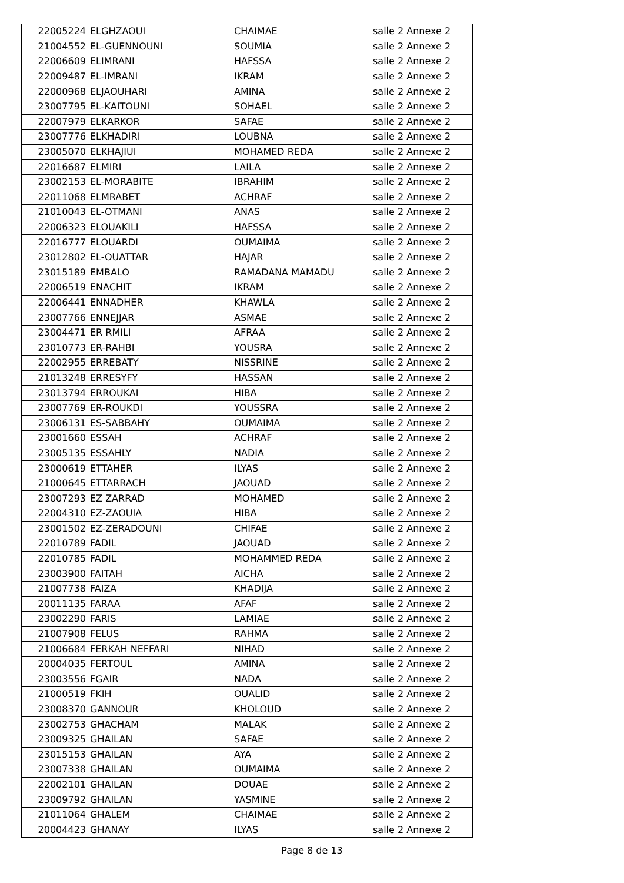| 22005224 | ELGHZAOUI | CHAIMAE | salle 2 Annexe 2 |
| 21004552 | EL-GUENNOUNI | SOUMIA | salle 2 Annexe 2 |
| 22006609 | ELIMRANI | HAFSSA | salle 2 Annexe 2 |
| 22009487 | EL-IMRANI | IKRAM | salle 2 Annexe 2 |
| 22000968 | ELJAOUHARI | AMINA | salle 2 Annexe 2 |
| 23007795 | EL-KAITOUNI | SOHAEL | salle 2 Annexe 2 |
| 22007979 | ELKARKOR | SAFAE | salle 2 Annexe 2 |
| 23007776 | ELKHADIRI | LOUBNA | salle 2 Annexe 2 |
| 23005070 | ELKHAJIUI | MOHAMED REDA | salle 2 Annexe 2 |
| 22016687 | ELMIRI | LAILA | salle 2 Annexe 2 |
| 23002153 | EL-MORABITE | IBRAHIM | salle 2 Annexe 2 |
| 22011068 | ELMRABET | ACHRAF | salle 2 Annexe 2 |
| 21010043 | EL-OTMANI | ANAS | salle 2 Annexe 2 |
| 22006323 | ELOUAKILI | HAFSSA | salle 2 Annexe 2 |
| 22016777 | ELOUARDI | OUMAIMA | salle 2 Annexe 2 |
| 23012802 | EL-OUATTAR | HAJAR | salle 2 Annexe 2 |
| 23015189 | EMBALO | RAMADANA MAMADU | salle 2 Annexe 2 |
| 22006519 | ENACHIT | IKRAM | salle 2 Annexe 2 |
| 22006441 | ENNADHER | KHAWLA | salle 2 Annexe 2 |
| 23007766 | ENNEJJAR | ASMAE | salle 2 Annexe 2 |
| 23004471 | ER RMILI | AFRAA | salle 2 Annexe 2 |
| 23010773 | ER-RAHBI | YOUSRA | salle 2 Annexe 2 |
| 22002955 | ERREBATY | NISSRINE | salle 2 Annexe 2 |
| 21013248 | ERRESYFY | HASSAN | salle 2 Annexe 2 |
| 23013794 | ERROUKAI | HIBA | salle 2 Annexe 2 |
| 23007769 | ER-ROUKDI | YOUSSRA | salle 2 Annexe 2 |
| 23006131 | ES-SABBAHY | OUMAIMA | salle 2 Annexe 2 |
| 23001660 | ESSAH | ACHRAF | salle 2 Annexe 2 |
| 23005135 | ESSAHLY | NADIA | salle 2 Annexe 2 |
| 23000619 | ETTAHER | ILYAS | salle 2 Annexe 2 |
| 21000645 | ETTARRACH | JAOUAD | salle 2 Annexe 2 |
| 23007293 | EZ ZARRAD | MOHAMED | salle 2 Annexe 2 |
| 22004310 | EZ-ZAOUIA | HIBA | salle 2 Annexe 2 |
| 23001502 | EZ-ZERADOUNI | CHIFAE | salle 2 Annexe 2 |
| 22010789 | FADIL | JAOUAD | salle 2 Annexe 2 |
| 22010785 | FADIL | MOHAMMED REDA | salle 2 Annexe 2 |
| 23003900 | FAITAH | AICHA | salle 2 Annexe 2 |
| 21007738 | FAIZA | KHADIJA | salle 2 Annexe 2 |
| 20011135 | FARAA | AFAF | salle 2 Annexe 2 |
| 23002290 | FARIS | LAMIAE | salle 2 Annexe 2 |
| 21007908 | FELUS | RAHMA | salle 2 Annexe 2 |
| 21006684 | FERKAH NEFFARI | NIHAD | salle 2 Annexe 2 |
| 20004035 | FERTOUL | AMINA | salle 2 Annexe 2 |
| 23003556 | FGAIR | NADA | salle 2 Annexe 2 |
| 21000519 | FKIH | OUALID | salle 2 Annexe 2 |
| 23008370 | GANNOUR | KHOLOUD | salle 2 Annexe 2 |
| 23002753 | GHACHAM | MALAK | salle 2 Annexe 2 |
| 23009325 | GHAILAN | SAFAE | salle 2 Annexe 2 |
| 23015153 | GHAILAN | AYA | salle 2 Annexe 2 |
| 23007338 | GHAILAN | OUMAIMA | salle 2 Annexe 2 |
| 22002101 | GHAILAN | DOUAE | salle 2 Annexe 2 |
| 23009792 | GHAILAN | YASMINE | salle 2 Annexe 2 |
| 21011064 | GHALEM | CHAIMAE | salle 2 Annexe 2 |
| 20004423 | GHANAY | ILYAS | salle 2 Annexe 2 |
Page 8 de 13